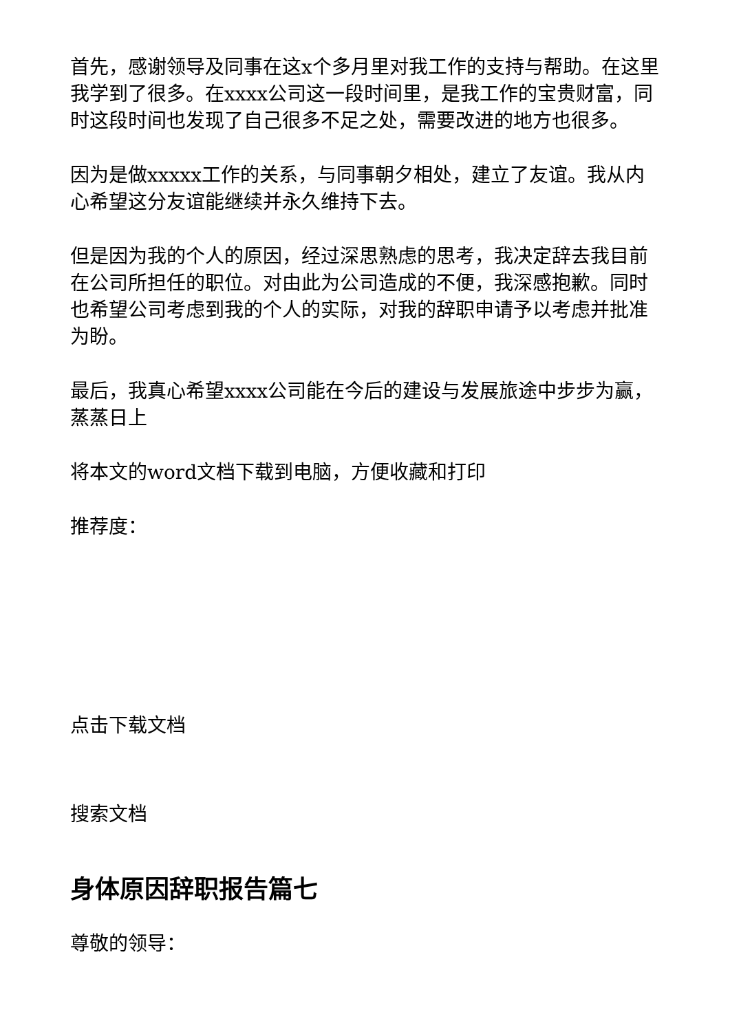首先，感谢领导及同事在这x个多月里对我工作的支持与帮助。在这里我学到了很多。在xxxx公司这一段时间里，是我工作的宝贵财富，同时这段时间也发现了自己很多不足之处，需要改进的地方也很多。
因为是做xxxxx工作的关系，与同事朝夕相处，建立了友谊。我从内心希望这分友谊能继续并永久维持下去。
但是因为我的个人的原因，经过深思熟虑的思考，我决定辞去我目前在公司所担任的职位。对由此为公司造成的不便，我深感抱歉。同时也希望公司考虑到我的个人的实际，对我的辞职申请予以考虑并批准为盼。
最后，我真心希望xxxx公司能在今后的建设与发展旅途中步步为赢，蒸蒸日上
将本文的word文档下载到电脑，方便收藏和打印
推荐度：
点击下载文档
搜索文档
身体原因辞职报告篇七
尊敬的领导：